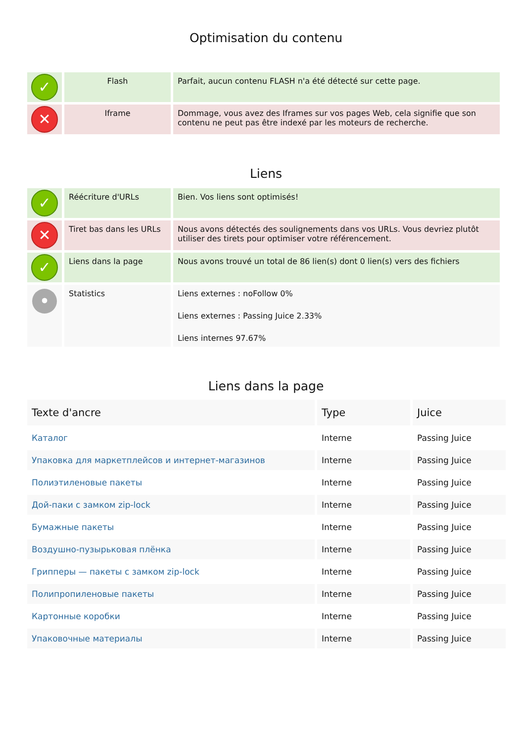Optimisation du contenu
| ✓ | Flash | Parfait, aucun contenu FLASH n'a été détecté sur cette page. |
| ✕ | Iframe | Dommage, vous avez des Iframes sur vos pages Web, cela signifie que son contenu ne peut pas être indexé par les moteurs de recherche. |
Liens
| ✓ | Réécriture d'URLs | Bien. Vos liens sont optimisés! |
| ✕ | Tiret bas dans les URLs | Nous avons détectés des soulignements dans vos URLs. Vous devriez plutôt utiliser des tirets pour optimiser votre référencement. |
| ✓ | Liens dans la page | Nous avons trouvé un total de 86 lien(s) dont 0 lien(s) vers des fichiers |
| • | Statistics | Liens externes : noFollow 0% Liens externes : Passing Juice 2.33% Liens internes 97.67% |
Liens dans la page
| Texte d'ancre | Type | Juice |
| --- | --- | --- |
| Каталог | Interne | Passing Juice |
| Упаковка для маркетплейсов и интернет-магазинов | Interne | Passing Juice |
| Полиэтиленовые пакеты | Interne | Passing Juice |
| Дой-паки с замком zip-lock | Interne | Passing Juice |
| Бумажные пакеты | Interne | Passing Juice |
| Воздушно-пузырьковая плёнка | Interne | Passing Juice |
| Грипперы — пакеты с замком zip-lock | Interne | Passing Juice |
| Полипропиленовые пакеты | Interne | Passing Juice |
| Картонные коробки | Interne | Passing Juice |
| Упаковочные материалы | Interne | Passing Juice |